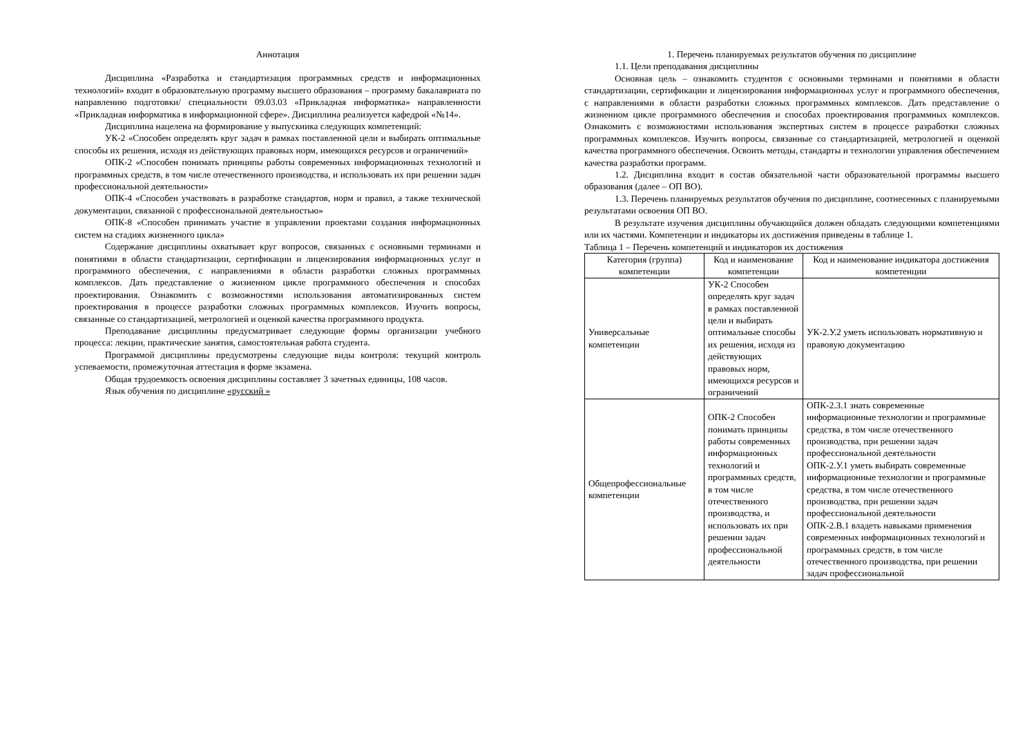Аннотация
Дисциплина «Разработка и стандартизация программных средств и информационных технологий» входит в образовательную программу высшего образования – программу бакалавриата по направлению подготовки/ специальности 09.03.03 «Прикладная информатика» направленности «Прикладная информатика в информационной сфере». Дисциплина реализуется кафедрой «№14».
Дисциплина нацелена на формирование у выпускника следующих компетенций:
УК-2 «Способен определять круг задач в рамках поставленной цели и выбирать оптимальные способы их решения, исходя из действующих правовых норм, имеющихся ресурсов и ограничений»
ОПК-2 «Способен понимать принципы работы современных информационных технологий и программных средств, в том числе отечественного производства, и использовать их при решении задач профессиональной деятельности»
ОПК-4 «Способен участвовать в разработке стандартов, норм и правил, а также технической документации, связанной с профессиональной деятельностью»
ОПК-8 «Способен принимать участие в управлении проектами создания информационных систем на стадиях жизненного цикла»
Содержание дисциплины охватывает круг вопросов, связанных с основными терминами и понятиями в области стандартизации, сертификации и лицензирования информационных услуг и программного обеспечения, с направлениями в области разработки сложных программных комплексов. Дать представление о жизненном цикле программного обеспечения и способах проектирования. Ознакомить с возможностями использования автоматизированных систем проектирования в процессе разработки сложных программных комплексов. Изучить вопросы, связанные со стандартизацией, метрологией и оценкой качества программного продукта.
Преподавание дисциплины предусматривает следующие формы организации учебного процесса: лекции, практические занятия, самостоятельная работа студента.
Программой дисциплины предусмотрены следующие виды контроля: текущий контроль успеваемости, промежуточная аттестация в форме экзамена.
Общая трудоемкость освоения дисциплины составляет 3 зачетных единицы, 108 часов.
Язык обучения по дисциплине «русский »
1. Перечень планируемых результатов обучения по дисциплине
1.1. Цели преподавания дисциплины
Основная цель – ознакомить студентов с основными терминами и понятиями в области стандартизации, сертификации и лицензирования информационных услуг и программного обеспечения, с направлениями в области разработки сложных программных комплексов. Дать представление о жизненном цикле программного обеспечения и способах проектирования программных комплексов. Ознакомить с возможностями использования экспертных систем в процессе разработки сложных программных комплексов. Изучить вопросы, связанные со стандартизацией, метрологией и оценкой качества программного обеспечения. Освоить методы, стандарты и технологии управления обеспечением качества разработки программ.
1.2. Дисциплина входит в состав обязательной части образовательной программы высшего образования (далее – ОП ВО).
1.3. Перечень планируемых результатов обучения по дисциплине, соотнесенных с планируемыми результатами освоения ОП ВО.
В результате изучения дисциплины обучающийся должен обладать следующими компетенциями или их частями. Компетенции и индикаторы их достижения приведены в таблице 1.
Таблица 1 – Перечень компетенций и индикаторов их достижения
| Категория (группа) компетенции | Код и наименование компетенции | Код и наименование индикатора достижения компетенции |
| --- | --- | --- |
| Универсальные компетенции | УК-2 Способен определять круг задач в рамках поставленной цели и выбирать оптимальные способы их решения, исходя из действующих правовых норм, имеющихся ресурсов и ограничений | УК-2.У.2 уметь использовать нормативную и правовую документацию |
| Общепрофессиональные компетенции | ОПК-2 Способен понимать принципы работы современных информационных технологий и программных средств, в том числе отечественного производства, и использовать их при решении задач профессиональной деятельности | ОПК-2.З.1 знать современные информационные технологии и программные средства, в том числе отечественного производства, при решении задач профессиональной деятельности ОПК-2.У.1 уметь выбирать современные информационные технологии и программные средства, в том числе отечественного производства, при решении задач профессиональной деятельности ОПК-2.В.1 владеть навыками применения современных информационных технологий и программных средств, в том числе отечественного производства, при решении задач профессиональной |